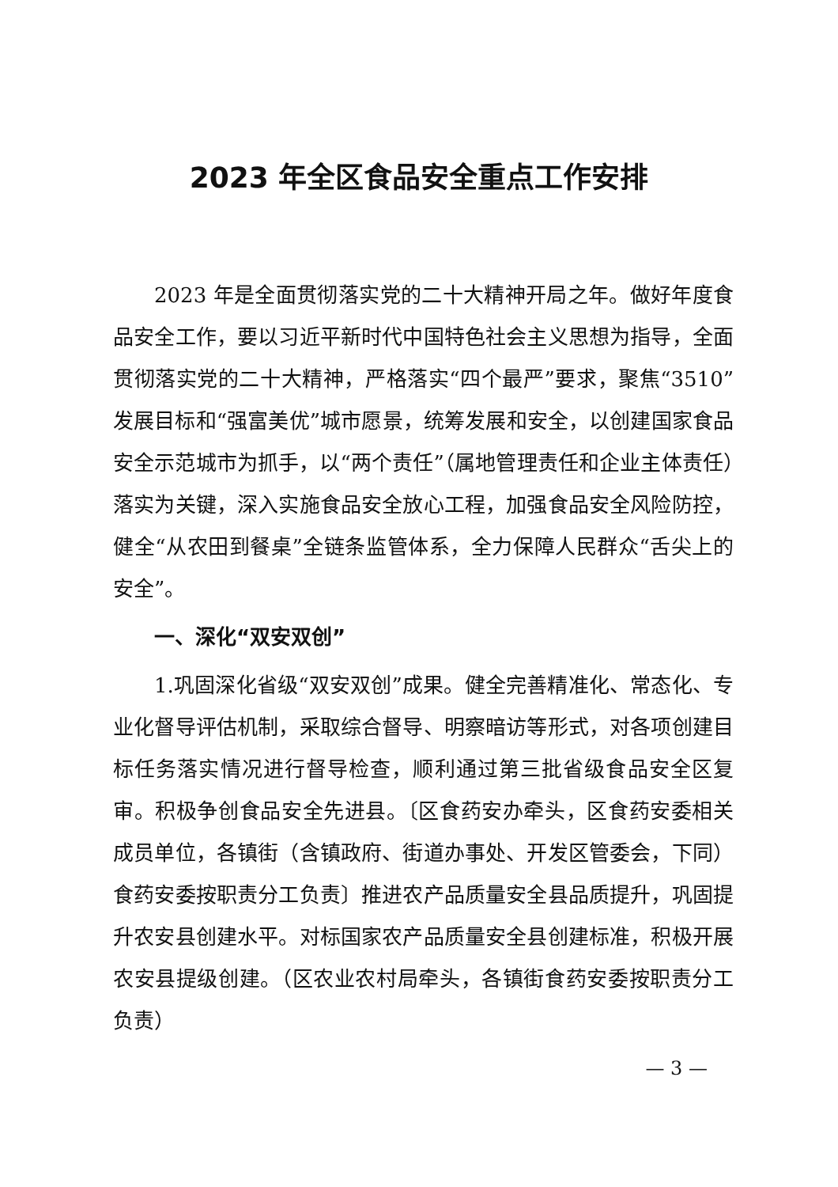2023 年全区食品安全重点工作安排
2023 年是全面贯彻落实党的二十大精神开局之年。做好年度食品安全工作，要以习近平新时代中国特色社会主义思想为指导，全面贯彻落实党的二十大精神，严格落实“四个最严”要求，聚焦“3510”发展目标和“强富美优”城市愿景，统筹发展和安全，以创建国家食品安全示范城市为抓手，以“两个责任”（属地管理责任和企业主体责任）落实为关键，深入实施食品安全放心工程，加强食品安全风险防控，健全“从农田到餐桌”全链条监管体系，全力保障人民群众“舌尖上的安全”。
一、深化“双安双创”
1.巩固深化省级“双安双创”成果。健全完善精准化、常态化、专业化督导评估机制，采取综合督导、明察暗访等形式，对各项创建目标任务落实情况进行督导检查，顺利通过第三批省级食品安全区复审。积极争创食品安全先进县。〔区食药安办牵头，区食药安委相关成员单位，各镇街（含镇政府、街道办事处、开发区管委会，下同）食药安委按职责分工负责〕推进农产品质量安全县品质提升，巩固提升农安县创建水平。对标国家农产品质量安全县创建标准，积极开展农安县提级创建。（区农业农村局牵头，各镇街食药安委按职责分工负责）
— 3 —